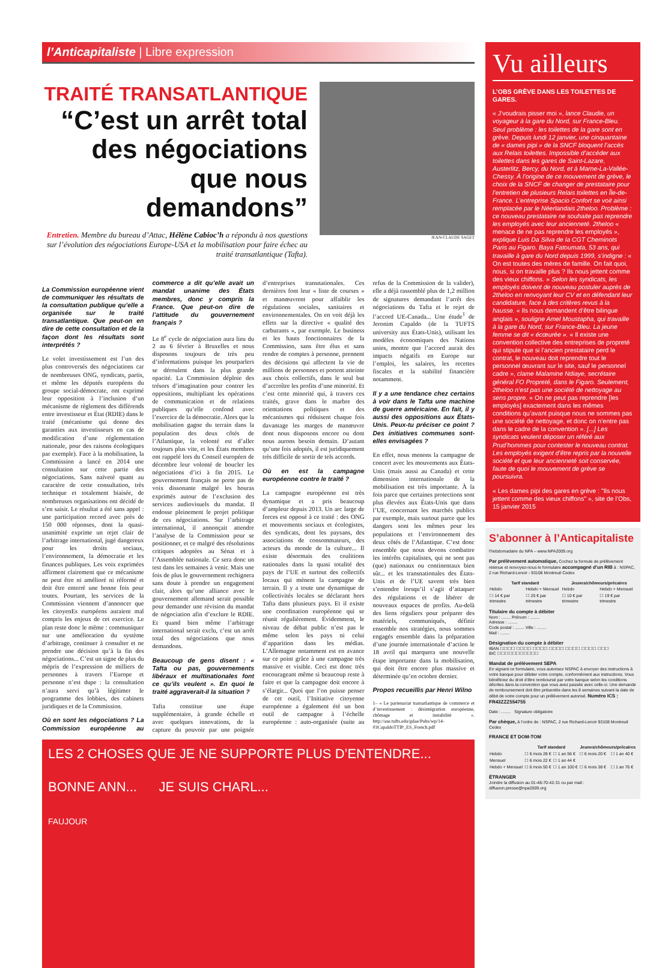l’Anticapitaliste | Libre expression
TRAITÉ TRANSATLANTIQUE
“C’est un arrêt total des négociations que nous demandons”
Entretien. Membre du bureau d’Attac, Hélène Cabioc’h a répondu à nos questions sur l’évolution des négociations Europe-USA et la mobilisation pour faire échec au traité transatlantique (Tafta).
JEAN-CLAUDE SAGET
La Commission européenne vient de communiquer les résultats de la consultation publique qu’elle a organisée sur le traité transatlantique. Que peut-on en dire de cette consultation et de la façon dont les résultats sont interprétés ?
Le volet investissement est l’un des plus controversés des négociations car de nombreuses ONG, syndicats, partis, et même les députés européens du groupe social-démocrate, ont exprimé leur opposition à l’inclusion d’un mécanisme de règlement des différends entre investisseur et État (RDIE) dans le traité (mécanisme qui donne des garanties aux investisseurs en cas de modification d’une réglementation nationale, pour des raisons écologiques par exemple). Face à la mobilisation, la Commission a lancé en 2014 une consultation sur cette partie des négociations. Sans naïveté quant au caractère de cette consultation, très technique et totalement biaisée, de nombreuses organisations ont décidé de s’en saisir. Le résultat a été sans appel : une participation record avec près de 150 000 réponses, dont la quasi-unanimité exprime un rejet clair de l’arbitrage international, jugé dangereux pour les droits sociaux, l’environnement, la démocratie et les finances publiques. Les voix exprimées affirment clairement que ce mécanisme ne peut être ni amélioré ni réformé et doit être enterré une bonne fois pour toutes. Pourtant, les services de la Commission viennent d’annoncer que les citoyenEs européens auraient mal compris les enjeux de cet exercice. Le plan reste donc le même : communiquer sur une amélioration du système d’arbitrage, continuer à consulter et ne prendre une décision qu’à la fin des négociations... C’est un signe de plus du mépris de l’expression de milliers de personnes à travers l’Europe et personne n’est dupe : la consultation n’aura servi qu’à légitimer le programme des lobbies, des cabinets juridiques et de la Commission.
Où en sont les négociations ? La Commission européenne au commerce a dit qu’elle avait un mandat unanime des États membres, donc y compris la France. Que peut-on dire de l’attitude du gouvernement français ?
Le 8<sup>e</sup> cycle de négociation aura lieu du 2 au 6 février à Bruxelles et nous disposons toujours de très peu d’informations puisque les pourparlers se déroulent dans la plus grande opacité. La Commission déploie des trésors d’imagination pour contrer les oppositions, multipliant les opérations de communication et de relations publiques qu’elle confond avec l’exercice de la démocratie. Alors que la mobilisation gagne du terrain dans la population des deux côtés de l’Atlantique, la volonté est d’aller toujours plus vite, et les États membres ont rappelé lors du Conseil européen de décembre leur volonté de boucler les négociations d’ici à fin 2015. Le gouvernement français ne porte pas de voix dissonante malgré les houras exprimés autour de l’exclusion des services audiovisuels du mandat. Il endosse pleinement le projet politique de ces négociations. Sur l’arbitrage international, il annonçait attendre l’analyse de la Commission pour se positionner, et ce malgré des résolutions critiques adoptées au Sénat et à l’Assemblée nationale. Ce sera donc un test dans les semaines à venir. Mais une fois de plus le gouvernement rechignera sans doute à prendre un engagement clair, alors qu’une alliance avec le gouvernement allemand serait possible pour demander une révision du mandat de négociation afin d’exclure le RDIE. Et quand bien même l’arbitrage international serait exclu, c’est un arrêt total des négociations que nous demandons.
Beaucoup de gens disent : « Tafta ou pas, gouvernements libéraux et multinationales font ce qu’ils veulent ». En quoi le traité aggraverait-il la situation ?
Tafta constitue une étape supplémentaire, à grande échelle et avec quelques innovations, de la capture du pouvoir par une poignée d’entreprises transnationales. Ces dernières font leur « liste de courses » et manœuvrent pour affaiblir les régulations sociales, sanitaires et environnementales. On en voit déjà les effets sur la directive « qualité des carburants », par exemple. Le business et les hauts fonctionnaires de la Commission, sans être élus et sans rendre de comptes à personne, prennent des décisions qui affectent la vie de millions de personnes et portent atteinte aux choix collectifs, dans le seul but d’accroître les profits d’une minorité. Et c’est cette minorité qui, à travers ces traités, grave dans le marbre des orientations politiques et des mécanismes qui réduisent chaque fois davantage les marges de manœuvre dont nous disposons encore ou dont nous aurons besoin demain. D’autant qu’une fois adoptés, il est juridiquement très difficile de sortir de tels accords.
Où en est la campagne européenne contre le traité ?
La campagne européenne est très dynamique et a pris beaucoup d’ampleur depuis 2013. Un arc large de forces est opposé à ce traité : des ONG et mouvements sociaux et écologistes, des syndicats, dont les paysans, des associations de consommateurs, des acteurs du monde de la culture... Il existe désormais des coalitions nationales dans la quasi totalité des pays de l’UE et surtout des collectifs locaux qui mènent la campagne de terrain. Il y a toute une dynamique de collectivités locales se déclarant hors Tafta dans plusieurs pays. Et il existe une coordination européenne qui se réunit régulièrement. Évidemment, le niveau de débat public n’est pas le même selon les pays ni celui d’apparition dans les médias. L’Allemagne notamment est en avance sur ce point grâce à une campagne très massive et visible. Ceci est donc très encourageant même si beaucoup reste à faire et que la campagne doit encore à s’élargir... Quoi que l’on puisse penser de cet outil, l’Initiative citoyenne européenne a également été un bon outil de campagne à l’échelle européenne : auto-organisée (suite au refus de la Commission de la valider), elle a déjà rassemblé plus de 1,2 million de signatures demandant l’arrêt des négociations du Tafta et le rejet de l’accord UE-Canada... Une étude<sup>1</sup> de Jeronim Capaldo (de la TUFTS university aux États-Unis), utilisant les modèles économiques des Nations unies, montre que l’accord aurait des impacts négatifs en Europe sur l’emploi, les salaires, les recettes fiscales et la stabilité financière notamment.
Il y a une tendance chez certains à voir dans le Tafta une machine de guerre américaine. En fait, il y aussi des oppositions aux États-Unis. Peux-tu préciser ce point ? Des initiatives communes sont-elles envisagées ?
En effet, nous menons la campagne de concert avec les mouvements aux États-Unis (mais aussi au Canada) et cette dimension internationale de la mobilisation est très importante. À la fois parce que certaines protections sont plus élevées aux États-Unis que dans l’UE, concernant les marchés publics par exemple, mais surtout parce que les dangers sont les mêmes pour les populations et l’environnement des deux côtés de l’Atlantique. C’est donc ensemble que nous devons combattre les intérêts capitalistes, qui ne sont pas (que) nationaux ou continentaux bien sûr... et les transnationales des États-Unis et de l’UE savent très bien s’entendre lorsqu’il s’agit d’attaquer des régulations et de libérer de nouveaux espaces de profits. Au-delà des liens réguliers pour préparer des matériels, communiqués, définir ensemble nos stratégies, nous sommes engagés ensemble dans la préparation d’une journée internationale d’action le 18 avril qui marquera une nouvelle étape importante dans la mobilisation, qui doit être encore plus massive et déterminée qu’en octobre dernier.
Propos recueillis par Henri Wilno
1– « Le partenariat transatlantique de commerce et d’investissement : désintégration européenne, chômage et instabilité ». http://ase.tufts.edu/gdae/Pubs/wp/14-03CapaldoTTIP_ES_French.pdf
LES 2 CHOSES QUE JE NE SUPPORTE PLUS D’ENTENDRE...
BONNE ANN... JE SUIS CHARL...
FAUJOUR
Vu ailleurs
L’OBS GRÈVE DANS LES TOILETTES DE GARES.
« J’voudrais pisser moi », lance Claudie, un voyageur à la gare du Nord, sur France-Bleu. Seul problème : les toilettes de la gare sont en grève. Depuis lundi 12 janvier, une cinquantaine de « dames pipi » de la SNCF bloquent l’accès aux Relais toilettes. Impossible d’accéder aux toilettes dans les gares de Saint-Lazare, Austerlitz, Bercy, du Nord, et à Marne-La-Vallée-Chessy. À l’origine de ce mouvement de grève, le choix de la SNCF de changer de prestataire pour l’entretien de plusieurs Relais toilettes en Île-de-France. L’entreprise Spacio Confort se voit ainsi remplacée par le Néerlandais 2theloo. Problème : ce nouveau prestataire ne souhaite pas reprendre les employés avec leur ancienneté. 2theloo « menace de ne pas reprendre les employés », explique Luis Da Silva de la CGT Cheminots Paris au Figaro. Baya Fatoumata, 53 ans, qui travaille à gare du Nord depuis 1999, s’indigne : « On est toutes des mères de famille. On fait quoi, nous, si on travaille plus ? Ils nous jettent comme des vieux chiffons. » Selon les syndicats, les employés doivent de nouveau postuler auprès de 2theloo en renvoyant leur CV et en défendant leur candidature, face à des critères revus à la hausse. « Ils nous demandent d’être bilingue anglais », souligne Amel Moustapha, qui travaille à la gare du Nord, sur France-Bleu. La jeune femme se dit « écœurée ». « Il existe une convention collective des entreprises de propreté qui stipule que si l’ancien prestataire perd le contrat, le nouveau doit reprendre tout le personnel œuvrant sur le site, sauf le personnel cadre », clame Malamine Ndiaye, secrétaire général FO Propreté, dans le Figaro. Seulement, 2theloo n’est pas une société de nettoyage au sens propre. « On ne peut pas reprendre [les employés] exactement dans les mêmes conditions qu’avant puisque nous ne sommes pas une société de nettoyage, et donc on n’entre pas dans le cadre de la convention ». [...] Les syndicats veulent déposer un référé aux Prud’hommes pour contester le nouveau contrat. Les employés exigent d’être repris par la nouvelle société et que leur ancienneté soit conservée, faute de quoi le mouvement de grève se poursuivra.
« Les dames pipi des gares en grève : "Ils nous jettent comme des vieux chiffons" », site de l’Obs, 15 janvier 2015
S’abonner à l’Anticapitaliste
l’hebdomadaire du NPA – www.NPA2009.org
Par prélèvement automatique, Cochez la formule de prélèvement retenue et renvoyez-nous le formulaire accompagné d’un RIB à : NSPAC, 2 rue Richard-Lenoir - 93108 Montreuil Cedex
| Tarif standard | | Jeunes/chômeurs/précaires | |
| --- | --- | --- | --- |
| Hebdo | Hebdo + Mensuel | Hebdo | Hebdo + Mensuel |
| ☐ 14 € par trimestre | ☐ 25 € par trimestre | ☐ 10 € par trimestre | ☐ 19 € par trimestre |
Titulaire du compte à débiter
Nom : ........ Prénom : ........
Adresse : ........
Code postal : ........ Ville : ........
Mail : ........
Désignation du compte à débiter
IBAN ☐☐☐☐ ☐☐☐☐ ☐☐☐☐ ☐☐☐☐ ☐☐☐☐ ☐☐☐☐ ☐☐☐
BIC ☐☐☐☐☐☐☐☐☐☐☐
Mandat de prélèvement SEPA
En signant ce formulaire, vous autorisez NSPAC à envoyer des instructions à votre banque pour débiter votre compte, conformément aux instructions. Vous bénéficiez du droit d’être remboursé par votre banque selon les conditions décrites dans la convention que vous avez passée avec celle-ci. Une demande de remboursement doit être présentée dans les 8 semaines suivant la date de débit de votre compte pour un prélèvement autorisé. Numéro ICS : FR43ZZZ554755
Date : ........ Signature obligatoire
Par chèque, à l’ordre de : NSPAC, 2 rue Richard-Lenoir 93108 Montreuil Cedex
FRANCE ET DOM-TOM
| | Tarif standard | | Jeunes/chômeurs/précaires | |
| --- | --- | --- | --- | --- |
| Hebdo | ☐ 6 mois 28 € | ☐ 1 an 56 € | ☐ 6 mois 20 € | ☐ 1 an 40 € |
| Mensuel | ☐ 6 mois 22 € | ☐ 1 an 44 € | | |
| Hebdo + Mensuel | ☐ 6 mois 50 € | ☐ 1 an 100 € | ☐ 6 mois 38 € | ☐ 1 an 76 € |
ÉTRANGER
Joindre la diffusion au 01-48-70-42-31 ou par mail : diffusion.presse@npa2009.org